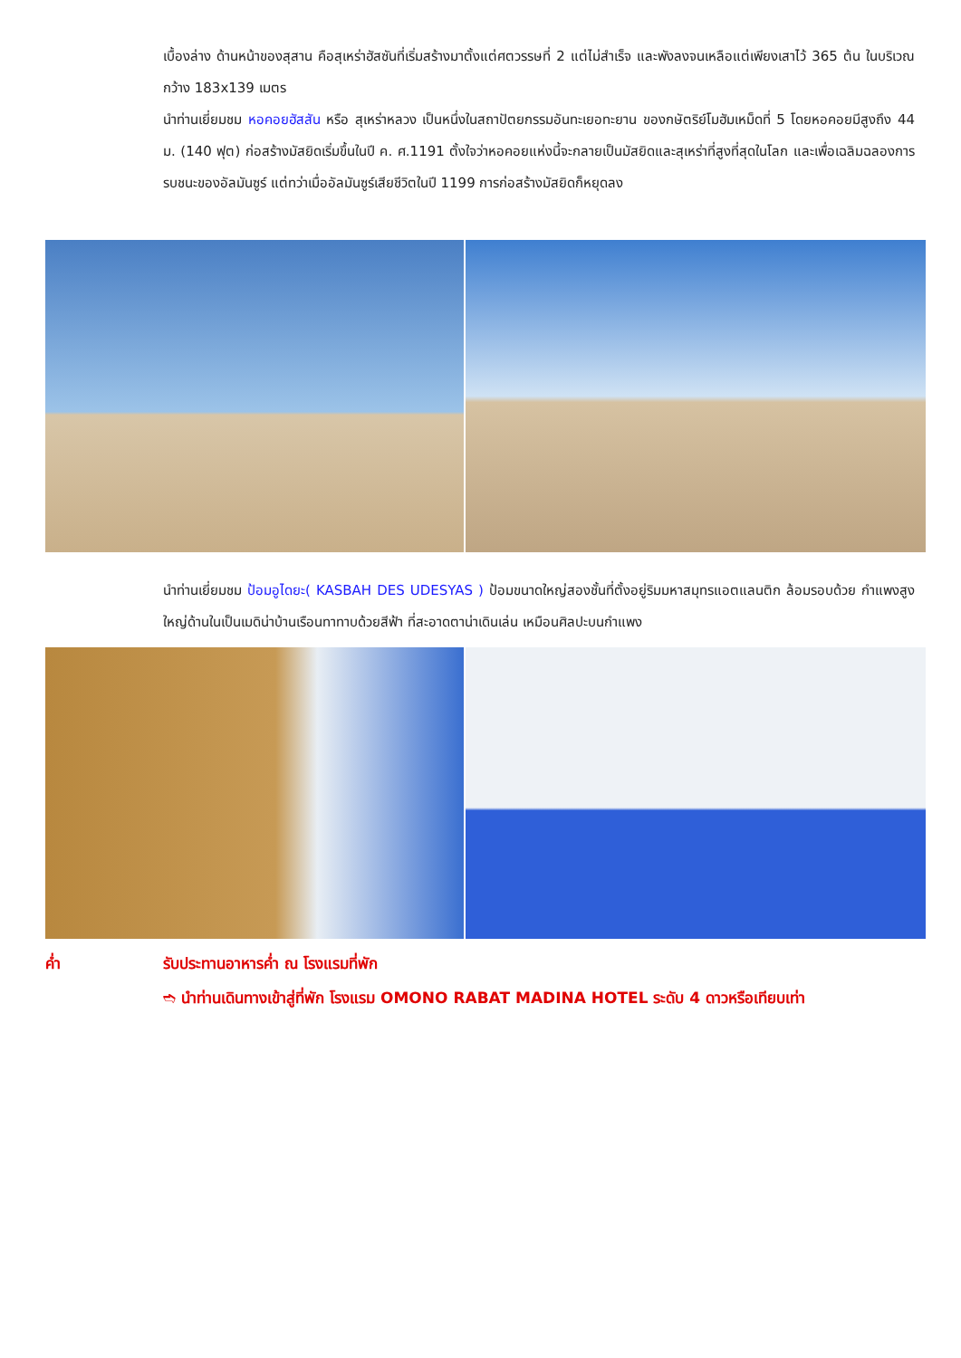เบื้องล่าง ด้านหน้าของสุสาน คือสุเหร่าฮัสซันที่เริ่มสร้างมาตั้งแต่ศตวรรษที่ 2 แต่ไม่สำเร็จ และพังลงจนเหลือแต่เพียงเสาไว้ 365 ต้น ในบริเวณกว้าง 183x139 เมตร
นำท่านเยี่ยมชม หอคอยฮัสสัน หรือ สุเหร่าหลวง เป็นหนึ่งในสถาปัตยกรรมอันทะเยอทะยาน ของกษัตริย์โมฮัมเหม็ดที่ 5 โดยหอคอยมีสูงถึง 44 ม. (140 ฟุต) ก่อสร้างมัสยิดเริ่มขึ้นในปี ค. ศ.1191 ตั้งใจว่าหอคอยแห่งนี้จะกลายเป็นมัสยิดและสุเหร่าที่สูงที่สุดในโลก และเพื่อเฉลิมฉลองการรบชนะของอัลมันซูร์ แต่ทว่าเมื่ออัลมันซูร์เสียชีวิตในปี 1199 การก่อสร้างมัสยิดก็หยุดลง
นำท่านเยี่ยมชม ป้อมอูไดยะ( KASBAH DES UDESYAS ) ป้อมขนาดใหญ่สองชั้นที่ตั้งอยู่ริมมหาสมุทรแอตแลนติก ล้อมรอบด้วย กำแพงสูงใหญ่ด้านในเป็นเมดิน่าบ้านเรือนทาทาบด้วยสีฟ้า ที่สะอาดตาน่าเดินเล่น เหมือนศิลปะบนกำแพง
ค่ำ รับประทานอาหารค่ำ ณ โรงแรมที่พัก
➬ นำท่านเดินทางเข้าสู่ที่พัก โรงแรม OMONO RABAT MADINA HOTEL ระดับ 4 ดาวหรือเทียบเท่า